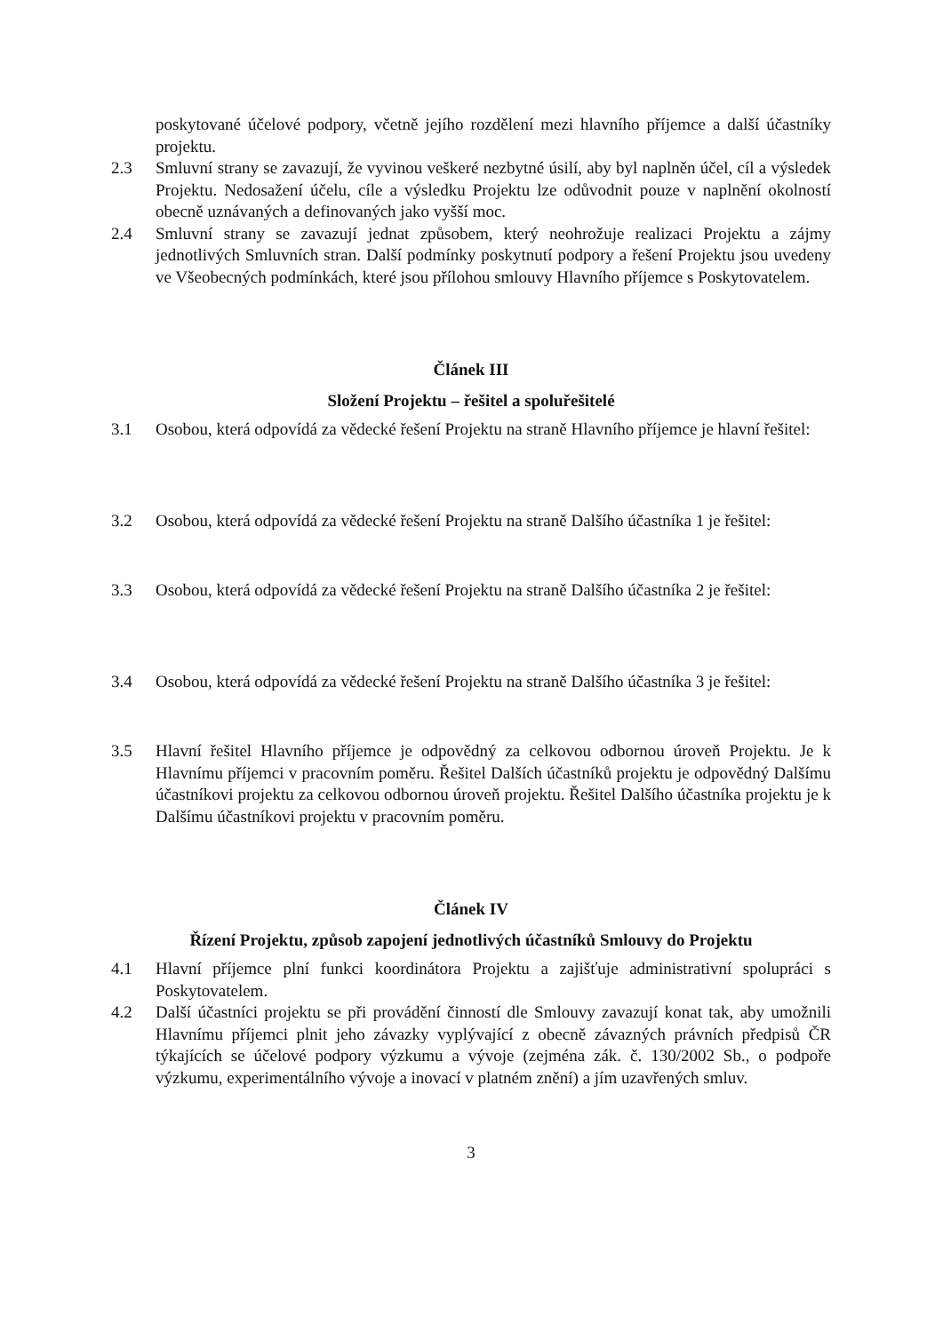poskytované účelové podpory, včetně jejího rozdělení mezi hlavního příjemce a další účastníky projektu.
2.3 Smluvní strany se zavazují, že vyvinou veškeré nezbytné úsilí, aby byl naplněn účel, cíl a výsledek Projektu. Nedosažení účelu, cíle a výsledku Projektu lze odůvodnit pouze v naplnění okolností obecně uznávaných a definovaných jako vyšší moc.
2.4 Smluvní strany se zavazují jednat způsobem, který neohrožuje realizaci Projektu a zájmy jednotlivých Smluvních stran. Další podmínky poskytnutí podpory a řešení Projektu jsou uvedeny ve Všeobecných podmínkách, které jsou přílohou smlouvy Hlavního příjemce s Poskytovatelem.
Článek III
Složení Projektu – řešitel a spoluřešitelé
3.1 Osobou, která odpovídá za vědecké řešení Projektu na straně Hlavního příjemce je hlavní řešitel:
3.2 Osobou, která odpovídá za vědecké řešení Projektu na straně Dalšího účastníka 1 je řešitel:
3.3 Osobou, která odpovídá za vědecké řešení Projektu na straně Dalšího účastníka 2 je řešitel:
3.4 Osobou, která odpovídá za vědecké řešení Projektu na straně Dalšího účastníka 3 je řešitel:
3.5 Hlavní řešitel Hlavního příjemce je odpovědný za celkovou odbornou úroveň Projektu. Je k Hlavnímu příjemci v pracovním poměru. Řešitel Dalších účastníků projektu je odpovědný Dalšímu účastníkovi projektu za celkovou odbornou úroveň projektu. Řešitel Dalšího účastníka projektu je k Dalšímu účastníkovi projektu v pracovním poměru.
Článek IV
Řízení Projektu, způsob zapojení jednotlivých účastníků Smlouvy do Projektu
4.1 Hlavní příjemce plní funkci koordinátora Projektu a zajišťuje administrativní spolupráci s Poskytovatelem.
4.2 Další účastníci projektu se při provádění činností dle Smlouvy zavazují konat tak, aby umožnili Hlavnímu příjemci plnit jeho závazky vyplývající z obecně závazných právních předpisů ČR týkajících se účelové podpory výzkumu a vývoje (zejména zák. č. 130/2002 Sb., o podpoře výzkumu, experimentálního vývoje a inovací v platném znění) a jím uzavřených smluv.
3